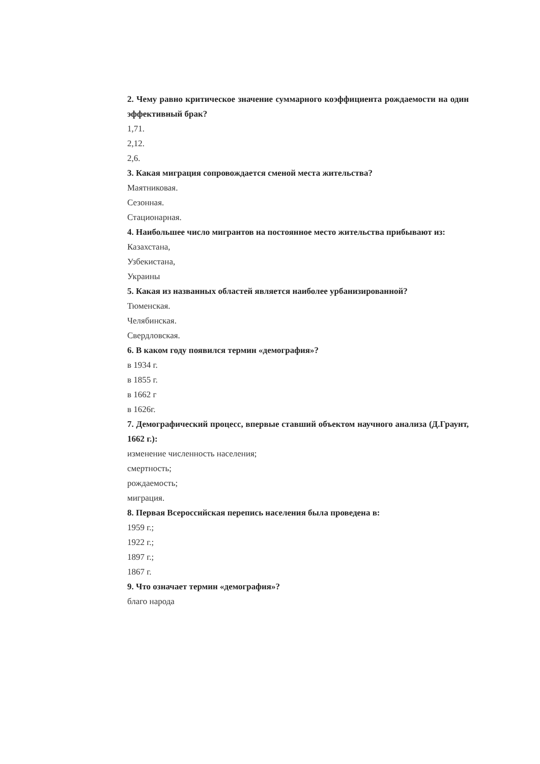2. Чему равно критическое значение суммарного коэффициента рождаемости на один эффективный брак?
1,71.
2,12.
2,6.
3. Какая миграция сопровождается сменой места жительства?
Маятниковая.
Сезонная.
Стационарная.
4. Наибольшее число мигрантов на постоянное место жительства прибывают из:
Казахстана,
Узбекистана,
Украины
5. Какая из названных областей является наиболее урбанизированной?
Тюменская.
Челябинская.
Свердловская.
6. В каком году появился термин «демография»?
в 1934 г.
в 1855 г.
в 1662 г
в 1626г.
7. Демографический процесс, впервые ставший объектом научного анализа (Д.Граунт, 1662 г.):
изменение численность населения;
смертность;
рождаемость;
миграция.
8. Первая Всероссийская перепись населения была проведена в:
1959 г.;
1922 г.;
1897 г.;
1867 г.
9. Что означает термин «демография»?
благо народа